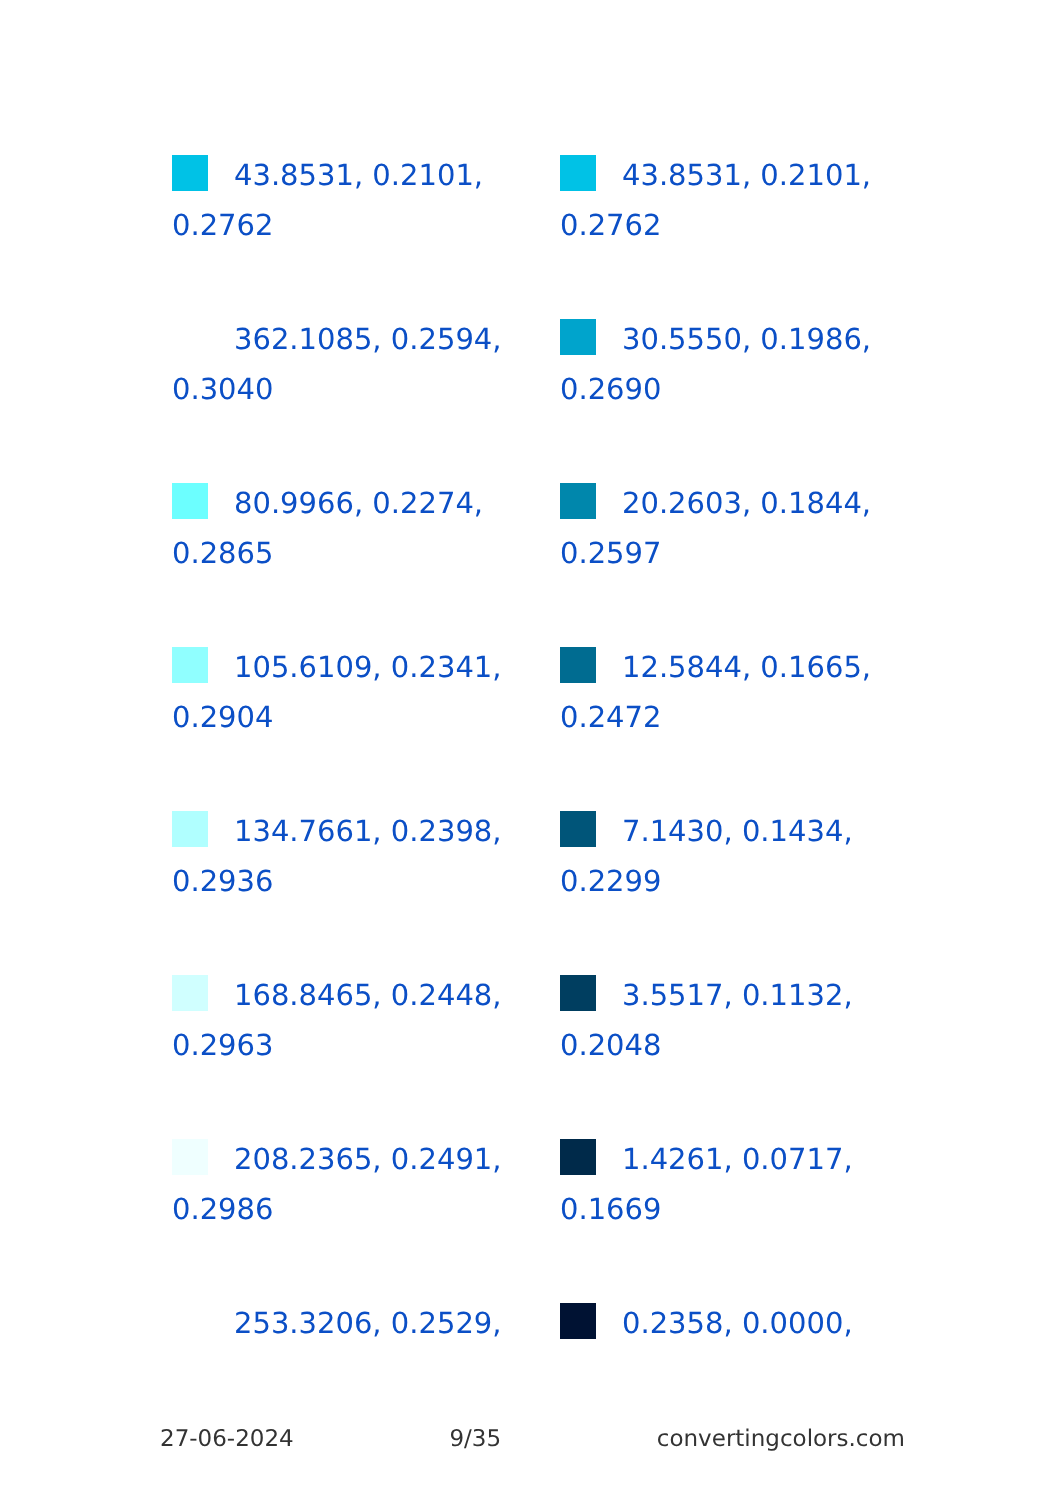43.8531, 0.2101,
0.2762
43.8531, 0.2101,
0.2762
362.1085, 0.2594,
0.3040
30.5550, 0.1986,
0.2690
80.9966, 0.2274,
0.2865
20.2603, 0.1844,
0.2597
105.6109, 0.2341,
0.2904
12.5844, 0.1665,
0.2472
134.7661, 0.2398,
0.2936
7.1430, 0.1434,
0.2299
168.8465, 0.2448,
0.2963
3.5517, 0.1132,
0.2048
208.2365, 0.2491,
0.2986
1.4261, 0.0717,
0.1669
253.3206, 0.2529,
0.2358, 0.0000,
27-06-2024 9/35 convertingcolors.com